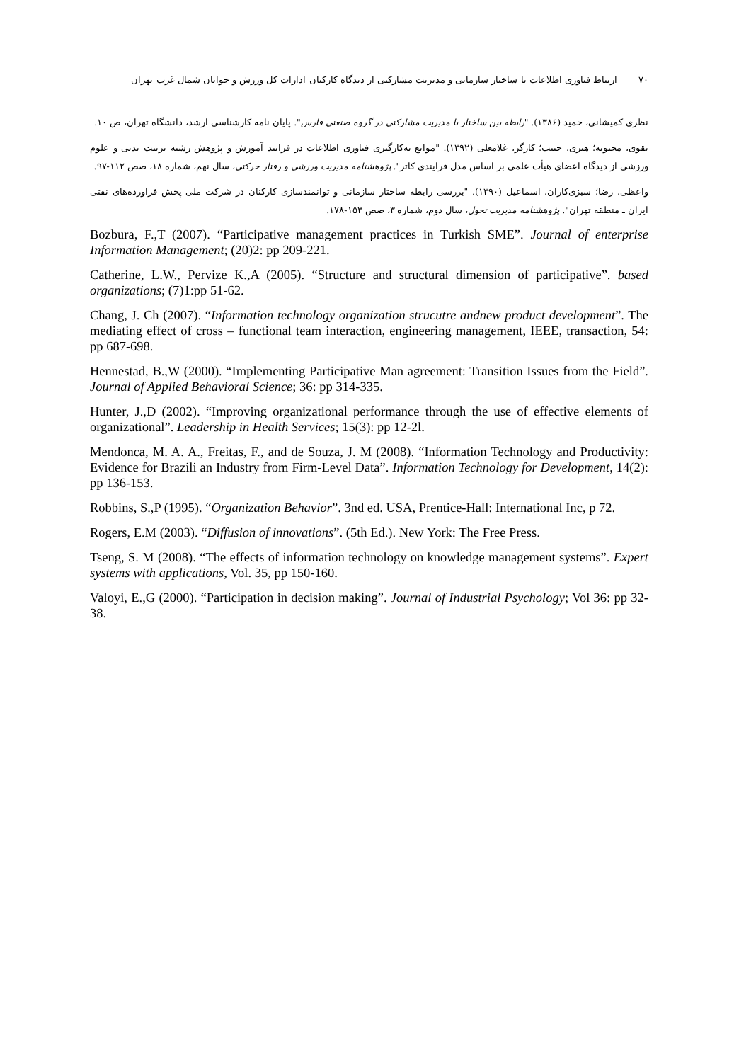۷۰ ارتباط فناوری اطلاعات با ساختار سازمانی و مدیریت مشارکتی از دیدگاه کارکنان ادارات کل ورزش و جوانان شمال غرب تهران
نظری کمیشانی، حمید (۱۳۸۶). "رابطه بین ساختار با مدیریت مشارکتی در گروه صنعتی فارس". پایان نامه کارشناسی ارشد، دانشگاه تهران، ص ۱۰.
نقوی، محبوبه؛ هنری، حبیب؛ کارگر، غلامعلی (۱۳۹۲). "موانع به‌کارگیری فناوری اطلاعات در فرایند آموزش و پژوهش رشته تربیت بدنی و علوم ورزشی از دیدگاه اعضای هیأت علمی بر اساس مدل فرایندی کاتر". پژوهشنامه مدیریت ورزشی و رفتار حرکتی، سال نهم، شماره ۱۸، صص ۱۱۲-۹۷.
واعظی، رضا؛ سبزی‌کاران، اسماعیل (۱۳۹۰). "بررسی رابطه ساختار سازمانی و توانمندسازی کارکنان در شرکت ملی پخش فراورده‌های نفتی ایران ـ منطقه تهران". پژوهشنامه مدیریت تحول، سال دوم، شماره ۳، صص ۱۵۳-۱۷۸.
Bozbura, F.,T (2007). “Participative management practices in Turkish SME”. Journal of enterprise Information Management; (20)2: pp 209-221.
Catherine, L.W., Pervize K.,A (2005). “Structure and structural dimension of participative”. based organizations; (7)1:pp 51-62.
Chang, J. Ch (2007). “Information technology organization strucutre andnew product development”. The mediating effect of cross – functional team interaction, engineering management, IEEE, transaction, 54: pp 687-698.
Hennestad, B.,W (2000). “Implementing Participative Man agreement: Transition Issues from the Field”. Journal of Applied Behavioral Science; 36: pp 314-335.
Hunter, J.,D (2002). “Improving organizational performance through the use of effective elements of organizational”. Leadership in Health Services; 15(3): pp 12-2l.
Mendonca, M. A. A., Freitas, F., and de Souza, J. M (2008). “Information Technology and Productivity: Evidence for Brazili an Industry from Firm-Level Data”. Information Technology for Development, 14(2): pp 136-153.
Robbins, S.,P (1995). “Organization Behavior”. 3nd ed. USA, Prentice-Hall: International Inc, p 72.
Rogers, E.M (2003). “Diffusion of innovations”. (5th Ed.). New York: The Free Press.
Tseng, S. M (2008). “The effects of information technology on knowledge management systems”. Expert systems with applications, Vol. 35, pp 150-160.
Valoyi, E.,G (2000). “Participation in decision making”. Journal of Industrial Psychology; Vol 36: pp 32-38.